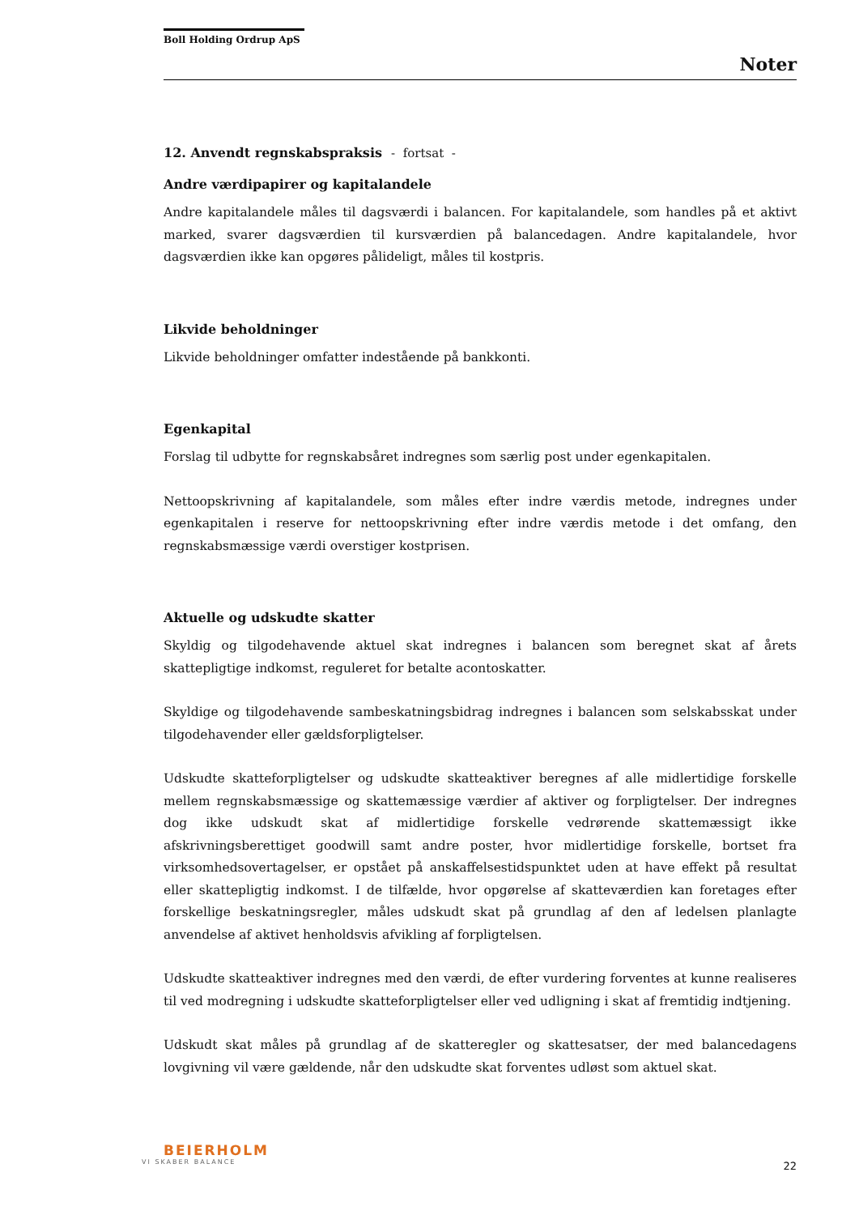Boll Holding Ordrup ApS
Noter
12. Anvendt regnskabspraksis - fortsat -
Andre værdipapirer og kapitalandele
Andre kapitalandele måles til dagsværdi i balancen. For kapitalandele, som handles på et aktivt marked, svarer dagsværdien til kursværdien på balancedagen. Andre kapitalandele, hvor dagsværdien ikke kan opgøres pålideligt, måles til kostpris.
Likvide beholdninger
Likvide beholdninger omfatter indestående på bankkonti.
Egenkapital
Forslag til udbytte for regnskabsåret indregnes som særlig post under egenkapitalen.
Nettoopskrivning af kapitalandele, som måles efter indre værdis metode, indregnes under egenkapitalen i reserve for nettoopskrivning efter indre værdis metode i det omfang, den regnskabsmæssige værdi overstiger kostprisen.
Aktuelle og udskudte skatter
Skyldig og tilgodehavende aktuel skat indregnes i balancen som beregnet skat af årets skattepligtige indkomst, reguleret for betalte acontoskatter.
Skyldige og tilgodehavende sambeskatningsbidrag indregnes i balancen som selskabsskat under tilgodehavender eller gældsforpligtelser.
Udskudte skatteforpligtelser og udskudte skatteaktiver beregnes af alle midlertidige forskelle mellem regnskabsmæssige og skattemæssige værdier af aktiver og forpligtelser. Der indregnes dog ikke udskudt skat af midlertidige forskelle vedrørende skattemæssigt ikke afskrivningsberettiget goodwill samt andre poster, hvor midlertidige forskelle, bortset fra virksomhedsovertagelser, er opstået på anskaffelsestidspunktet uden at have effekt på resultat eller skattepligtig indkomst. I de tilfælde, hvor opgørelse af skatteværdien kan foretages efter forskellige beskatningsregler, måles udskudt skat på grundlag af den af ledelsen planlagte anvendelse af aktivet henholdsvis afvikling af forpligtelsen.
Udskudte skatteaktiver indregnes med den værdi, de efter vurdering forventes at kunne realiseres til ved modregning i udskudte skatteforpligtelser eller ved udligning i skat af fremtidig indtjening.
Udskudt skat måles på grundlag af de skatteregler og skattesatser, der med balancedagens lovgivning vil være gældende, når den udskudte skat forventes udløst som aktuel skat.
BEIERHOLM
VI SKABER BALANCE
22